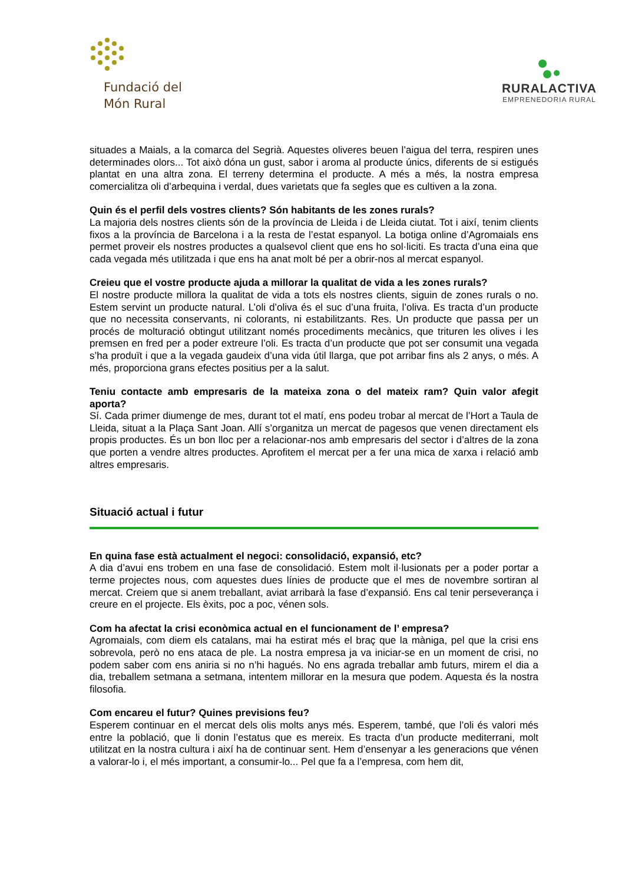Fundació del
Món Rural
RURALACTIVA
EMPRENEDORIA RURAL
situades a Maials, a la comarca del Segrià. Aquestes oliveres beuen l’aigua del terra, respiren unes determinades olors... Tot això dóna un gust, sabor i aroma al producte únics, diferents de si estigués plantat en una altra zona. El terreny determina el producte. A més a més, la nostra empresa comercialitza oli d’arbequina i verdal, dues varietats que fa segles que es cultiven a la zona.
Quin és el perfil dels vostres clients? Són habitants de les zones rurals?
La majoria dels nostres clients són de la província de Lleida i de Lleida ciutat. Tot i així, tenim clients fixos a la província de Barcelona i a la resta de l’estat espanyol. La botiga online d’Agromaials ens permet proveir els nostres productes a qualsevol client que ens ho sol·liciti. Es tracta d’una eina que cada vegada més utilitzada i que ens ha anat molt bé per a obrir-nos al mercat espanyol.
Creieu que el vostre producte ajuda a millorar la qualitat de vida a les zones rurals?
El nostre producte millora la qualitat de vida a tots els nostres clients, siguin de zones rurals o no. Estem servint un producte natural. L’oli d’oliva és el suc d’una fruita, l’oliva. Es tracta d’un producte que no necessita conservants, ni colorants, ni estabilitzants. Res. Un producte que passa per un procés de molturació obtingut utilitzant només procediments mecànics, que trituren les olives i les premsen en fred per a poder extreure l’oli. Es tracta d’un producte que pot ser consumit una vegada s’ha produït i que a la vegada gaudeix d’una vida útil llarga, que pot arribar fins als 2 anys, o més. A més, proporciona grans efectes positius per a la salut.
Teniu contacte amb empresaris de la mateixa zona o del mateix ram? Quin valor afegit aporta?
Sí. Cada primer diumenge de mes, durant tot el matí, ens podeu trobar al mercat de l’Hort a Taula de Lleida, situat a la Plaça Sant Joan. Allí s’organitza un mercat de pagesos que venen directament els propis productes. És un bon lloc per a relacionar-nos amb empresaris del sector i d’altres de la zona que porten a vendre altres productes. Aprofitem el mercat per a fer una mica de xarxa i relació amb altres empresaris.
Situació actual i futur
En quina fase està actualment el negoci: consolidació, expansió, etc?
A dia d’avui ens trobem en una fase de consolidació. Estem molt il·lusionats per a poder portar a terme projectes nous, com aquestes dues línies de producte que el mes de novembre sortiran al mercat. Creiem que si anem treballant, aviat arribarà la fase d’expansió. Ens cal tenir perseverança i creure en el projecte. Els èxits, poc a poc, vénen sols.
Com ha afectat la crisi econòmica actual en el funcionament de l’ empresa?
Agromaials, com diem els catalans, mai ha estirat més el braç que la màniga, pel que la crisi ens sobrevola, però no ens ataca de ple. La nostra empresa ja va iniciar-se en un moment de crisi, no podem saber com ens aniria si no n’hi hagués. No ens agrada treballar amb futurs, mirem el dia a dia, treballem setmana a setmana, intentem millorar en la mesura que podem. Aquesta és la nostra filosofia.
Com encareu el futur? Quines previsions feu?
Esperem continuar en el mercat dels olis molts anys més. Esperem, també, que l’oli és valori més entre la població, que li donin l’estatus que es mereix. Es tracta d’un producte mediterrani, molt utilitzat en la nostra cultura i així ha de continuar sent. Hem d’ensenyar a les generacions que vénen a valorar-lo i, el més important, a consumir-lo... Pel que fa a l’empresa, com hem dit,